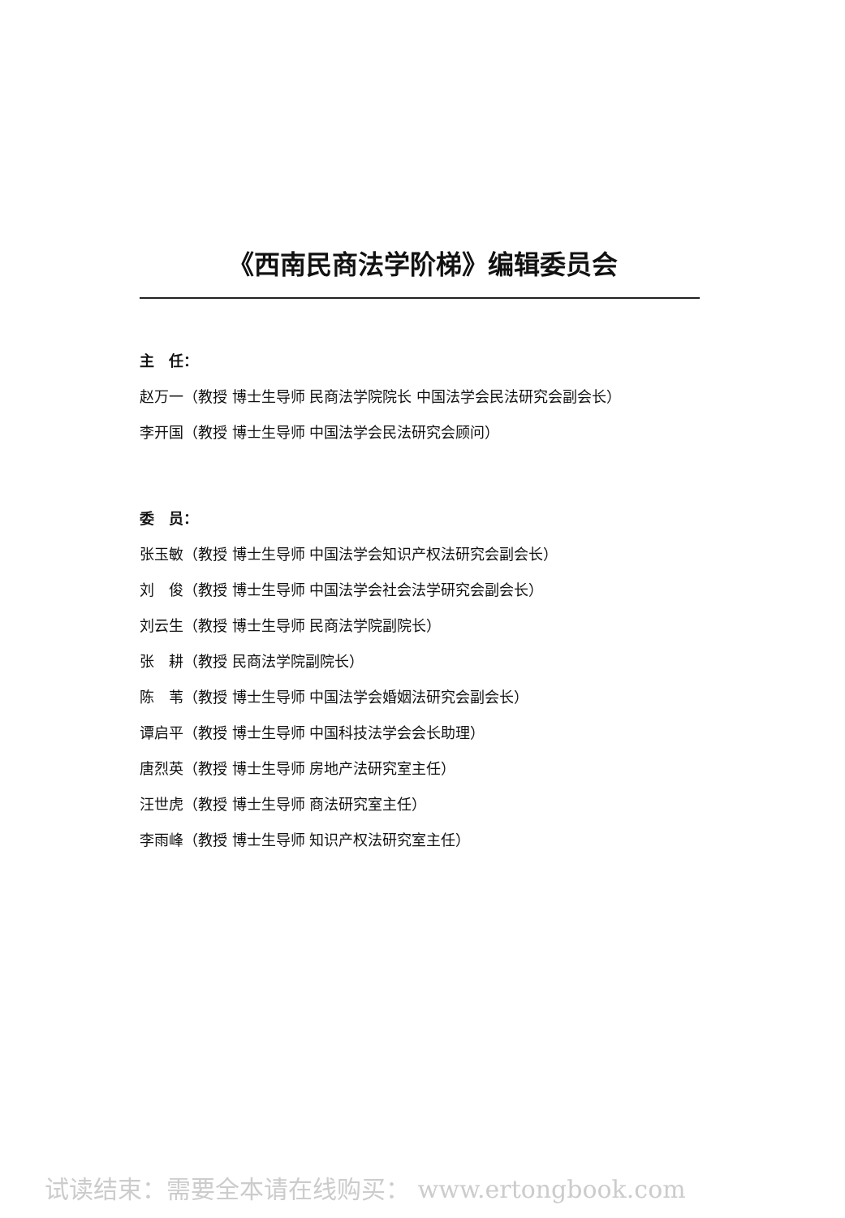《西南民商法学阶梯》编辑委员会
主　任：
赵万一（教授 博士生导师 民商法学院院长 中国法学会民法研究会副会长）
李开国（教授 博士生导师 中国法学会民法研究会顾问）
委　员：
张玉敏（教授 博士生导师 中国法学会知识产权法研究会副会长）
刘　俊（教授 博士生导师 中国法学会社会法学研究会副会长）
刘云生（教授 博士生导师 民商法学院副院长）
张　耕（教授 民商法学院副院长）
陈　苇（教授 博士生导师 中国法学会婚姻法研究会副会长）
谭启平（教授 博士生导师 中国科技法学会会长助理）
唐烈英（教授 博士生导师 房地产法研究室主任）
汪世虎（教授 博士生导师 商法研究室主任）
李雨峰（教授 博士生导师 知识产权法研究室主任）
试读结束：需要全本请在线购买： www.ertongbook.com